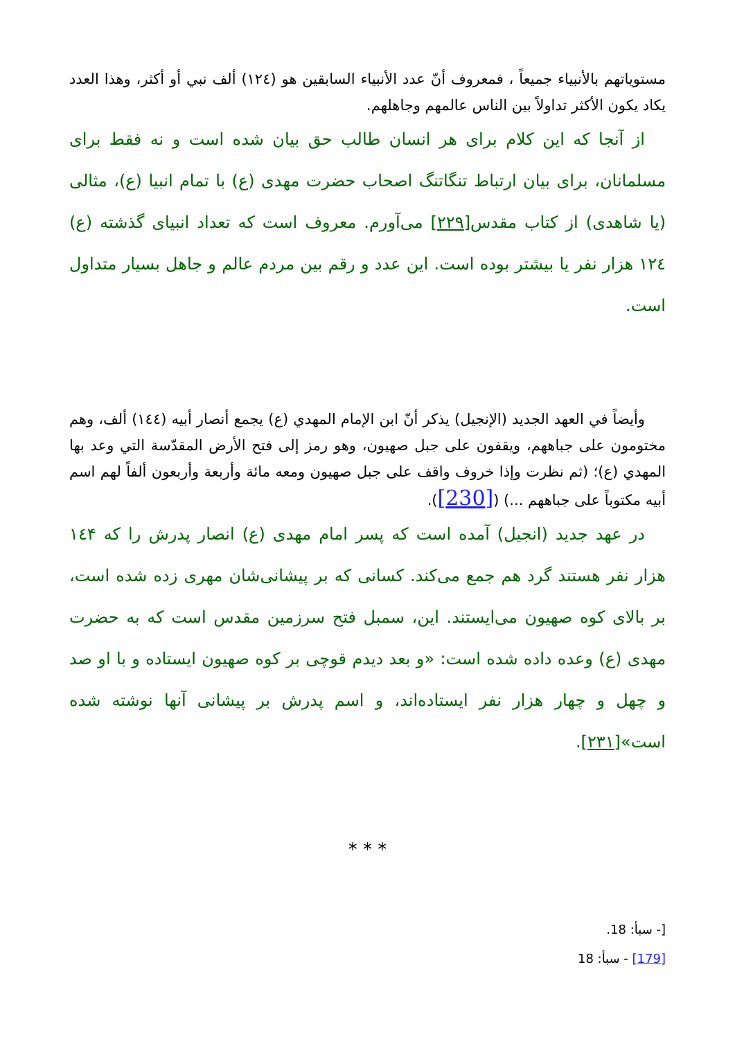مستوياتهم بالأنبياء جميعاً ، فمعروف أنّ عدد الأنبياء السابقين هو (١٢٤) ألف نبي أو أكثر، وهذا العدد يكاد يكون الأكثر تداولاً بين الناس عالمهم وجاهلهم.
از آنجا كه اين كلام براى هر انسان طالب حق بيان شده است و نه فقط براى مسلمانان، براى بيان ارتباط تنگاتنگ اصحاب حضرت مهدى (ع) با تمام انبيا (ع)، مثالى (يا شاهدى) از كتاب مقدس[٢٢٩] مى‌آورم. معروف است كه تعداد انبياى گذشته (ع) ١٢٤ هزار نفر يا بيشتر بوده است. اين عدد و رقم بين مردم عالم و جاهل بسيار متداول است.
وأيضاً في العهد الجديد (الإنجيل) يذكر أنّ ابن الإمام المهدي (ع) يجمع أنصار أبيه (١٤٤) ألف، وهم مختومون على جباههم، ويقفون على جبل صهيون، وهو رمز إلى فتح الأرض المقدّسة التي وعد بها المهدي (ع)؛ (ثم نظرت وإذا خروف واقف على جبل صهيون ومعه مائة وأربعة وأربعون ألفاً لهم اسم أبيه مكتوباً على جباههم ...) ([230]).
در عهد جديد (انجيل) آمده است كه پسر امام مهدى (ع) انصار پدرش را كه ١٤۴ هزار نفر هستند گرد هم جمع مى‌كند. كسانى كه بر پيشانى‌شان مهرى زده شده است، بر بالاى كوه صهيون مى‌ايستند. اين، سمبل فتح سرزمين مقدس است كه به حضرت مهدى (ع) وعده داده شده است: «و بعد ديدم قوچى بر كوه صهيون ايستاده و با او صد و چهل و چهار هزار نفر ايستاده‌اند، و اسم پدرش بر پيشانى آنها نوشته شده است»[٢٣١].
* * *
[- سبأ: 18.
[179] - سبأ: 18